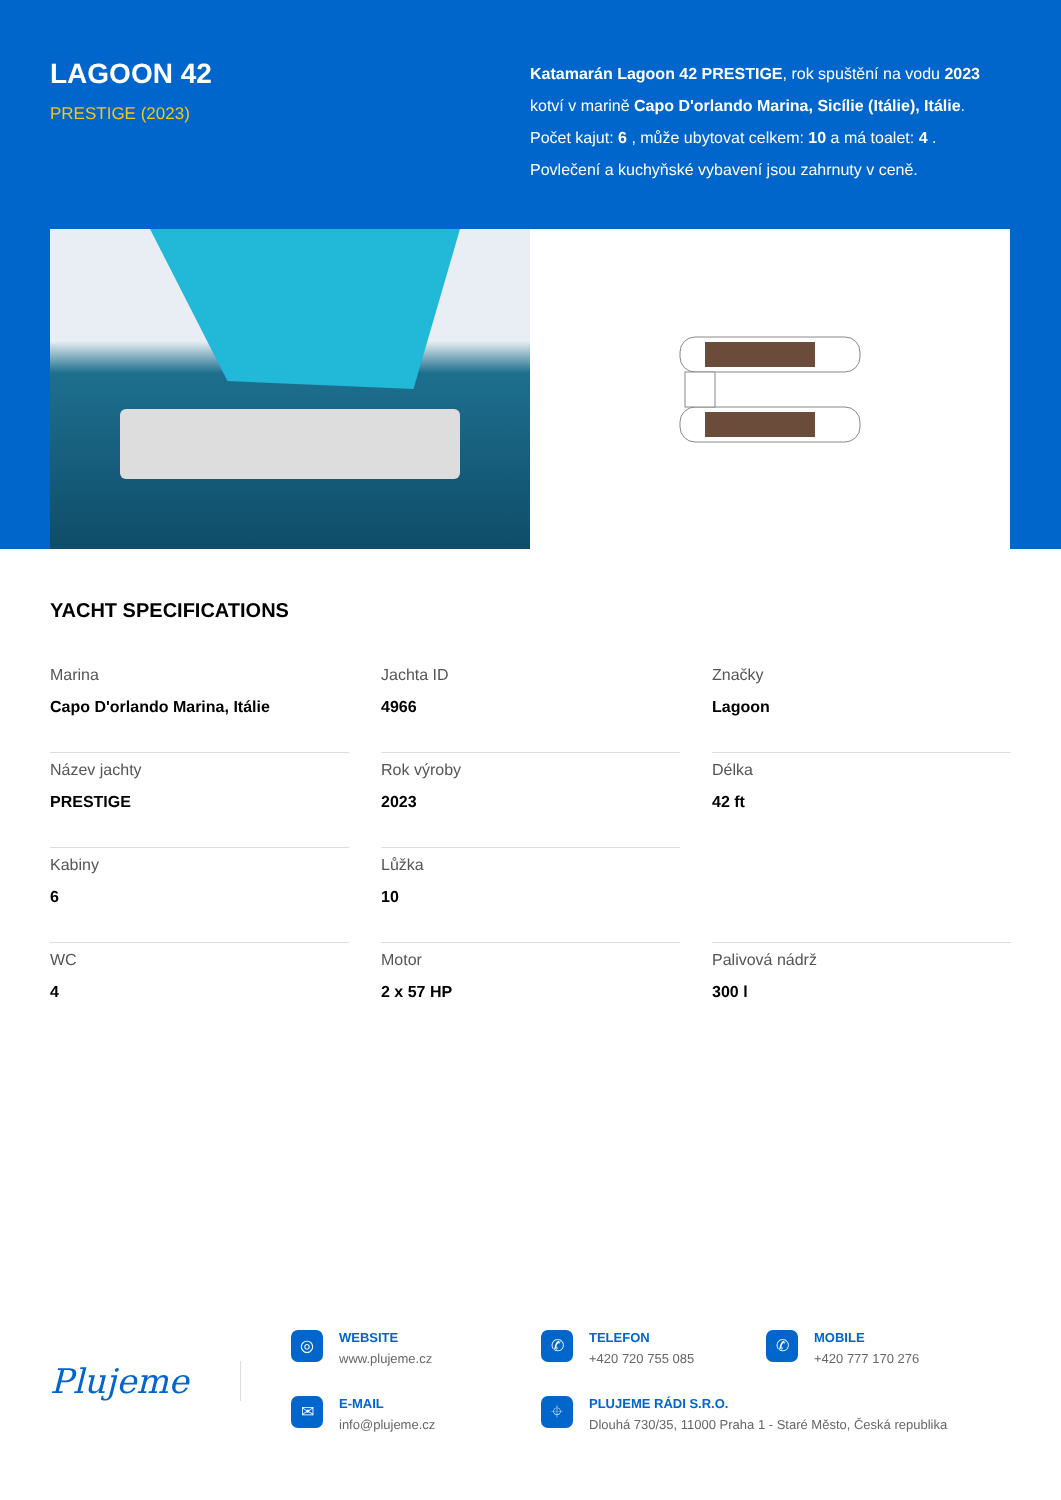LAGOON 42
PRESTIGE (2023)
Katamarán Lagoon 42 PRESTIGE, rok spuštění na vodu 2023 kotví v marině Capo D'orlando Marina, Sicílie (Itálie), Itálie. Počet kajut: 6 , může ubytovat celkem: 10 a má toalet: 4 . Povlečení a kuchyňské vybavení jsou zahrnuty v ceně.
YACHT SPECIFICATIONS
Marina
Capo D'orlando Marina, Itálie
Jachta ID
4966
Značky
Lagoon
Název jachty
PRESTIGE
Rok výroby
2023
Délka
42 ft
Kabiny
6
Lůžka
10
WC
4
Motor
2 x 57 HP
Palivová nádrž
300 l
Plujeme
◎
WEBSITE
www.plujeme.cz
✆
TELEFON
+420 720 755 085
✆
MOBILE
+420 777 170 276
✉
E-MAIL
info@plujeme.cz
⌖
PLUJEME RÁDI S.R.O.
Dlouhá 730/35, 11000 Praha 1 - Staré Město, Česká republika